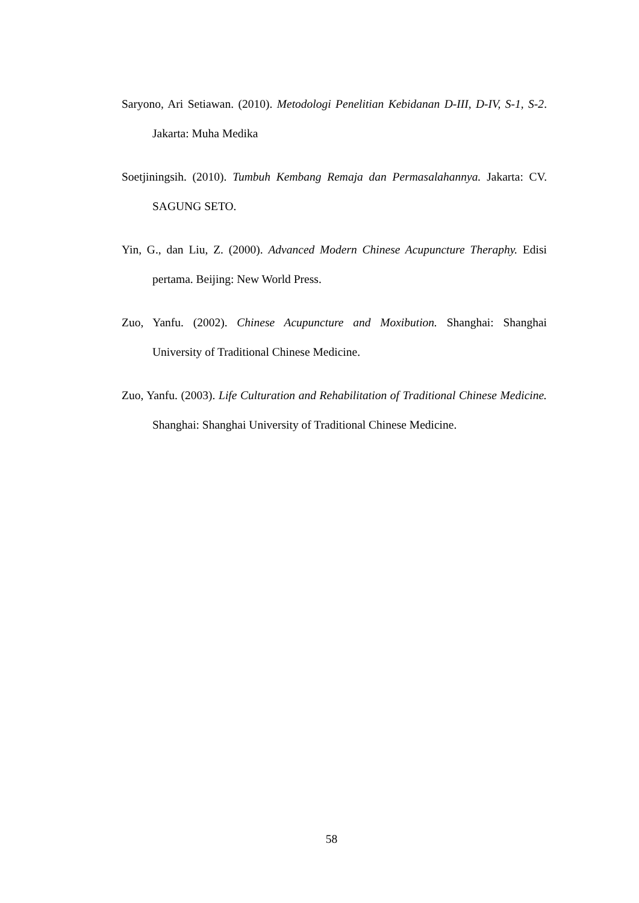Saryono, Ari Setiawan. (2010). Metodologi Penelitian Kebidanan D-III, D-IV, S-1, S-2. Jakarta: Muha Medika
Soetjiningsih. (2010). Tumbuh Kembang Remaja dan Permasalahannya. Jakarta: CV. SAGUNG SETO.
Yin, G., dan Liu, Z. (2000). Advanced Modern Chinese Acupuncture Theraphy. Edisi pertama. Beijing: New World Press.
Zuo, Yanfu. (2002). Chinese Acupuncture and Moxibution. Shanghai: Shanghai University of Traditional Chinese Medicine.
Zuo, Yanfu. (2003). Life Culturation and Rehabilitation of Traditional Chinese Medicine. Shanghai: Shanghai University of Traditional Chinese Medicine.
58